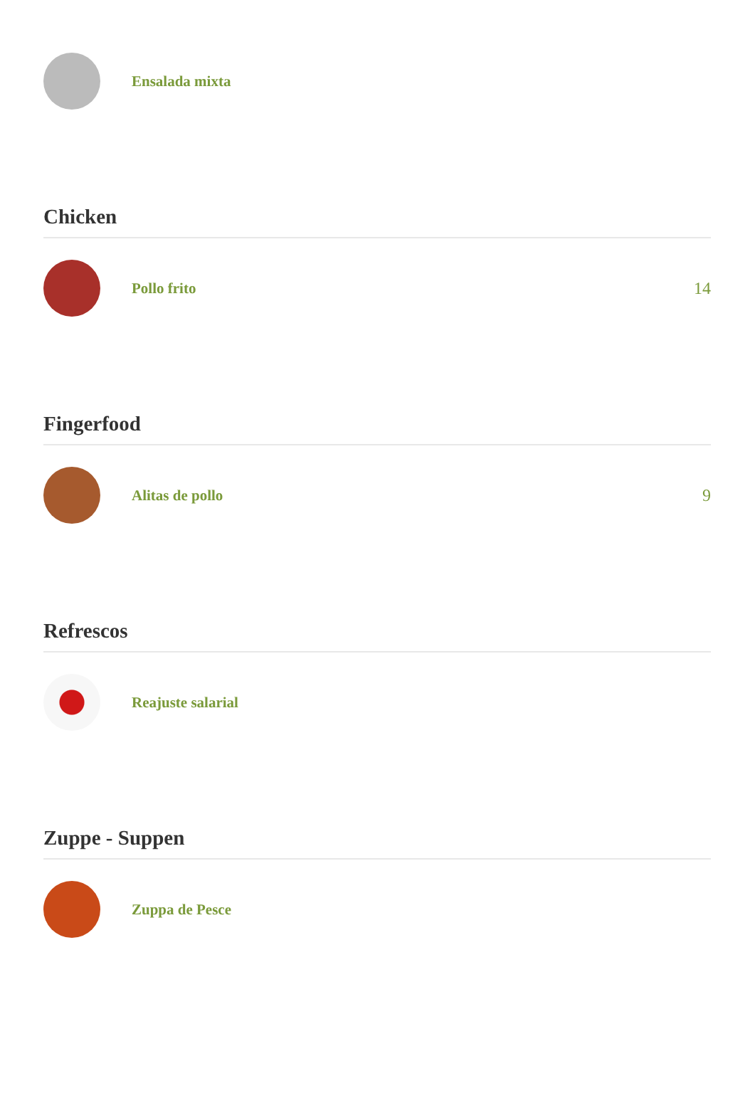Ensalada mixta
Chicken
Pollo frito 14
Fingerfood
Alitas de pollo 9
Refrescos
Reajuste salarial
Zuppe - Suppen
Zuppa de Pesce